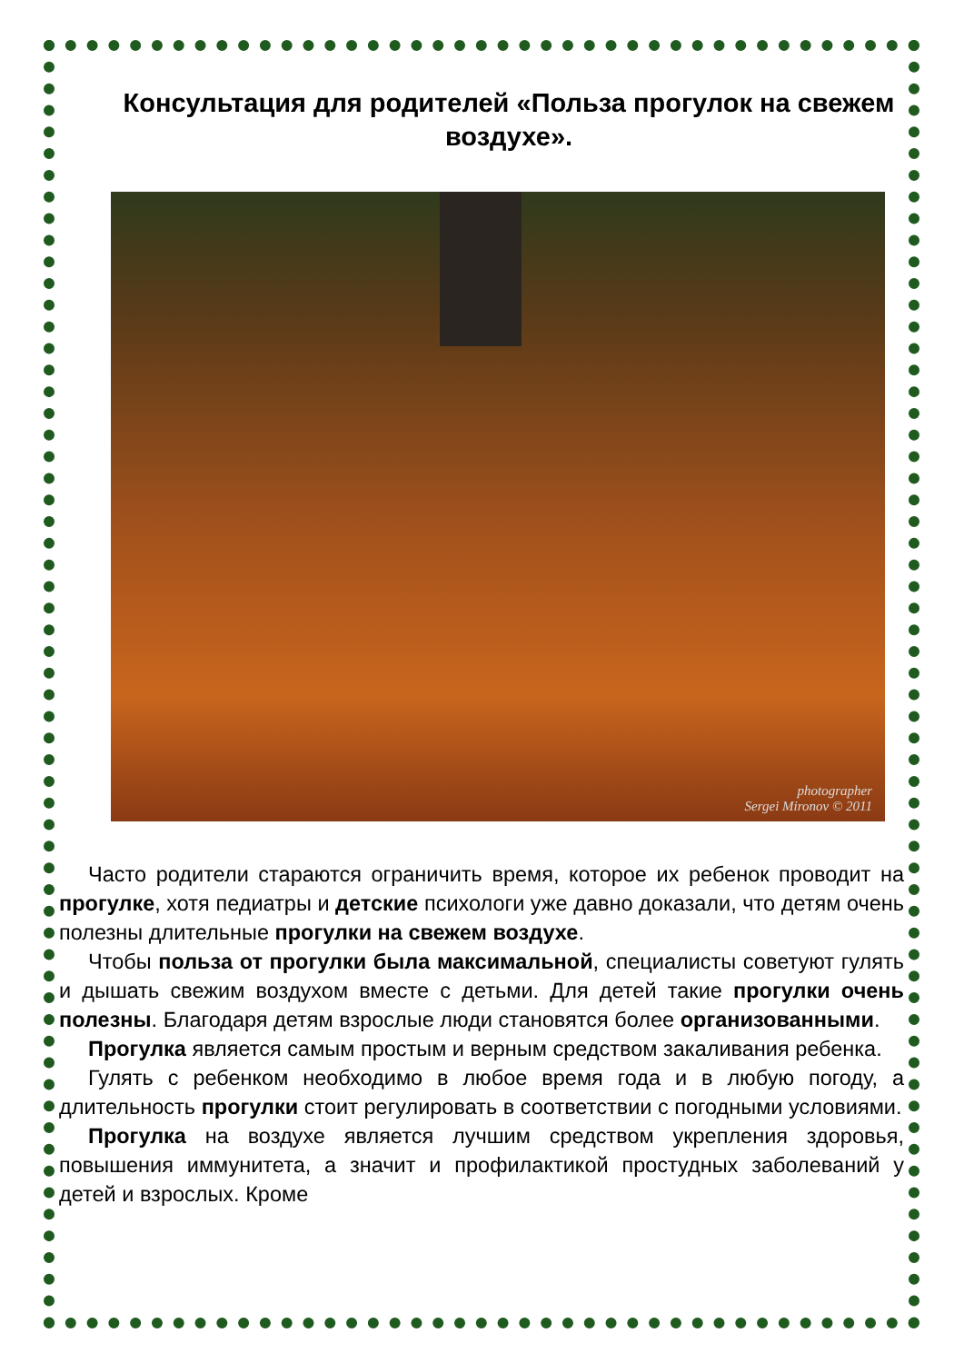Консультация для родителей «Польза прогулок на свежем воздухе».
photographer
Sergei Mironov © 2011
Часто родители стараются ограничить время, которое их ребенок проводит на прогулке, хотя педиатры и детские психологи уже давно доказали, что детям очень полезны длительные прогулки на свежем воздухе.
Чтобы польза от прогулки была максимальной, специалисты советуют гулять и дышать свежим воздухом вместе с детьми. Для детей такие прогулки очень полезны. Благодаря детям взрослые люди становятся более организованными.
Прогулка является самым простым и верным средством закаливания ребенка.
Гулять с ребенком необходимо в любое время года и в любую погоду, а длительность прогулки стоит регулировать в соответствии с погодными условиями.
Прогулка на воздухе является лучшим средством укрепления здоровья, повышения иммунитета, а значит и профилактикой простудных заболеваний у детей и взрослых. Кроме